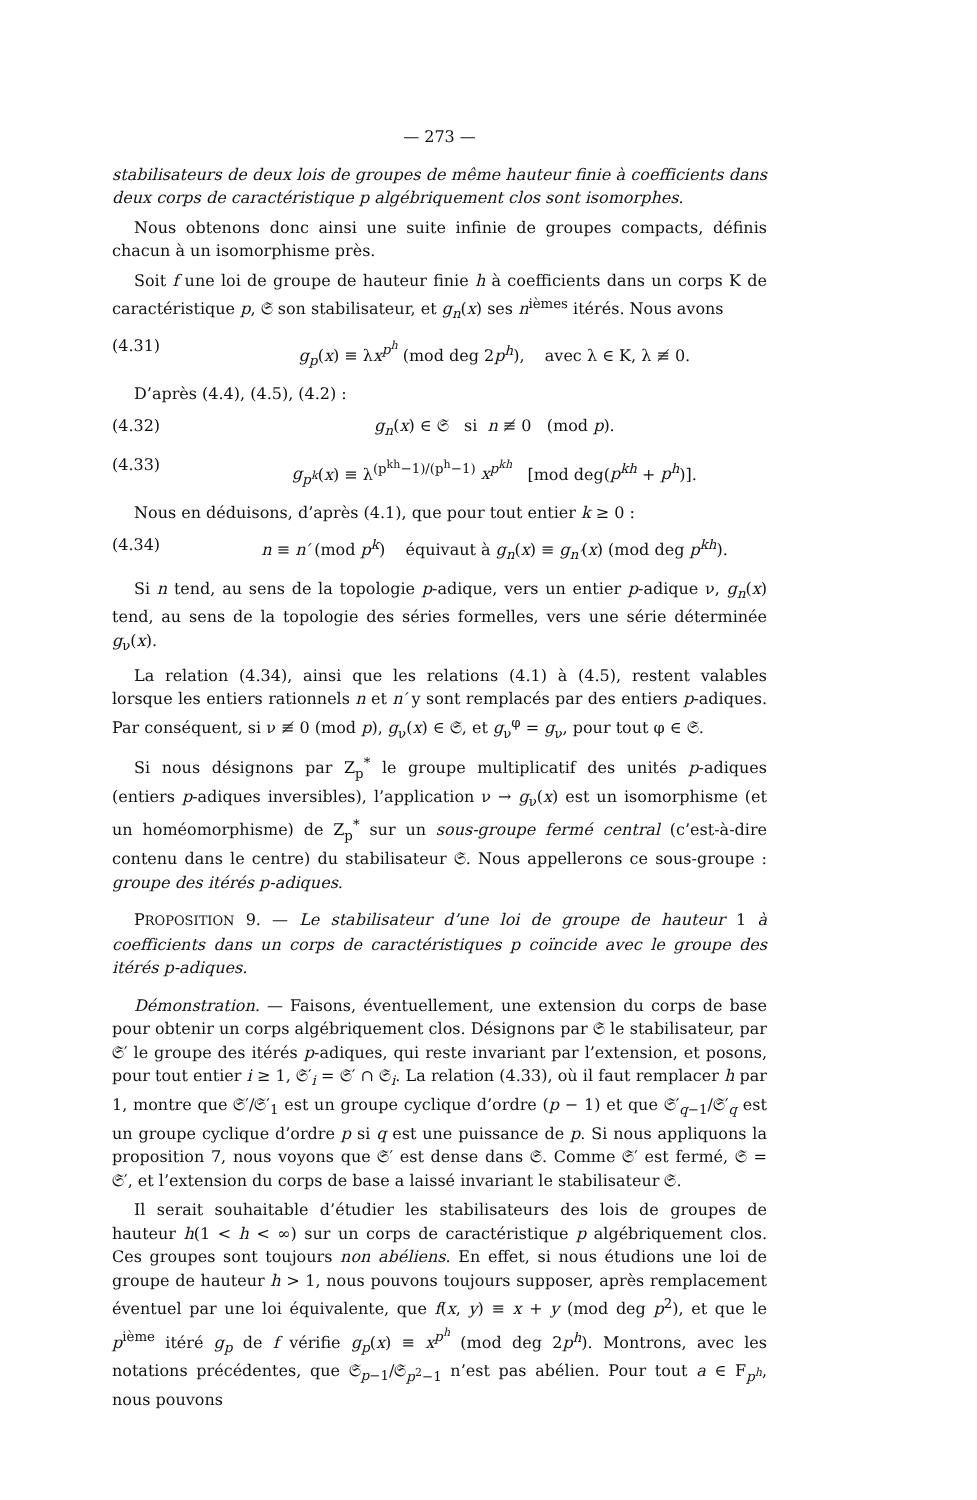— 273 —
stabilisateurs de deux lois de groupes de même hauteur finie à coefficients dans deux corps de caractéristique p algébriquement clos sont isomorphes.
Nous obtenons donc ainsi une suite infinie de groupes compacts, définis chacun à un isomorphisme près.
Soit f une loi de groupe de hauteur finie h à coefficients dans un corps K de caractéristique p, 𝔖 son stabilisateur, et g<sub>n</sub>(x) ses n<sup>ièmes</sup> itérés. Nous avons
(4.31) g<sub>p</sub>(x) ≡ λx<sup>p<sup>h</sup></sup> (mod deg 2p<sup>h</sup>), avec λ ∈ K, λ ≢ 0.
D’après (4.4), (4.5), (4.2) :
(4.32) g<sub>n</sub>(x) ∈ 𝔖 si n ≢ 0 (mod p).
(4.33) g<sub>p<sup>k</sup></sub>(x) ≡ λ<sup>(p<sup>kh</sup>−1)/(p<sup>h</sup>−1)</sup> x<sup>p<sup>kh</sup></sup> [mod deg(p<sup>kh</sup> + p<sup>h</sup>)].
Nous en déduisons, d’après (4.1), que pour tout entier k ≥ 0 :
(4.34) n ≡ n′ (mod p<sup>k</sup>) équivaut à g<sub>n</sub>(x) ≡ g<sub>n′</sub>(x) (mod deg p<sup>kh</sup>).
Si n tend, au sens de la topologie p-adique, vers un entier p-adique ν, g<sub>n</sub>(x) tend, au sens de la topologie des séries formelles, vers une série déterminée g<sub>ν</sub>(x).
La relation (4.34), ainsi que les relations (4.1) à (4.5), restent valables lorsque les entiers rationnels n et n′ y sont remplacés par des entiers p-adiques. Par conséquent, si ν ≢ 0 (mod p), g<sub>ν</sub>(x) ∈ 𝔖, et g<sub>ν</sub><sup>φ</sup> = g<sub>ν</sub>, pour tout φ ∈ 𝔖.
Si nous désignons par Z<sub>p</sub><sup>*</sup> le groupe multiplicatif des unités p-adiques (entiers p-adiques inversibles), l’application ν → g<sub>ν</sub>(x) est un isomorphisme (et un homéomorphisme) de Z<sub>p</sub><sup>*</sup> sur un sous-groupe fermé central (c’est-à-dire contenu dans le centre) du stabilisateur 𝔖. Nous appellerons ce sous-groupe : groupe des itérés p-adiques.
PROPOSITION 9. — Le stabilisateur d’une loi de groupe de hauteur 1 à coefficients dans un corps de caractéristiques p coïncide avec le groupe des itérés p-adiques.
Démonstration. — Faisons, éventuellement, une extension du corps de base pour obtenir un corps algébriquement clos. Désignons par 𝔖 le stabilisateur, par 𝔖′ le groupe des itérés p-adiques, qui reste invariant par l’extension, et posons, pour tout entier i ≥ 1, 𝔖′<sub>i</sub> = 𝔖′ ∩ 𝔖<sub>i</sub>. La relation (4.33), où il faut remplacer h par 1, montre que 𝔖′/𝔖′<sub>1</sub> est un groupe cyclique d’ordre (p − 1) et que 𝔖′<sub>q−1</sub>/𝔖′<sub>q</sub> est un groupe cyclique d’ordre p si q est une puissance de p. Si nous appliquons la proposition 7, nous voyons que 𝔖′ est dense dans 𝔖. Comme 𝔖′ est fermé, 𝔖 = 𝔖′, et l’extension du corps de base a laissé invariant le stabilisateur 𝔖.
Il serait souhaitable d’étudier les stabilisateurs des lois de groupes de hauteur h(1 < h < ∞) sur un corps de caractéristique p algébriquement clos. Ces groupes sont toujours non abéliens. En effet, si nous étudions une loi de groupe de hauteur h > 1, nous pouvons toujours supposer, après remplacement éventuel par une loi équivalente, que f(x, y) ≡ x + y (mod deg p<sup>2</sup>), et que le p<sup>ième</sup> itéré g<sub>p</sub> de f vérifie g<sub>p</sub>(x) ≡ x<sup>p<sup>h</sup></sup> (mod deg 2p<sup>h</sup>). Montrons, avec les notations précédentes, que 𝔖<sub>p−1</sub>/𝔖<sub>p<sup>2</sup>−1</sub> n’est pas abélien. Pour tout a ∈ F<sub>p<sup>h</sup></sub>, nous pouvons